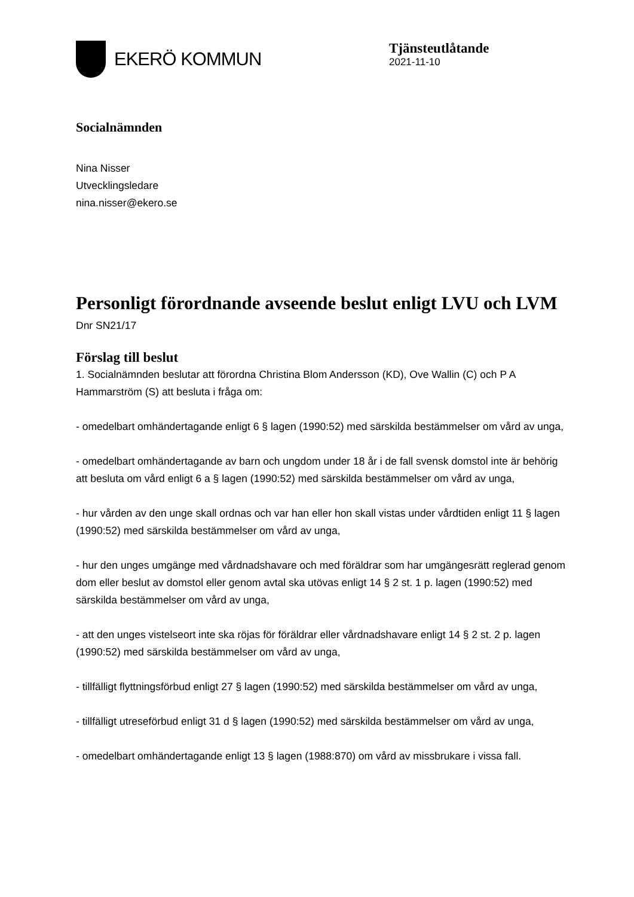EKERÖ KOMMUN
Tjänsteutlåtande
2021-11-10
Socialnämnden
Nina Nisser
Utvecklingsledare
nina.nisser@ekero.se
Personligt förordnande avseende beslut enligt LVU och LVM
Dnr SN21/17
Förslag till beslut
1. Socialnämnden beslutar att förordna Christina Blom Andersson (KD), Ove Wallin (C) och P A Hammarström (S) att besluta i fråga om:
- omedelbart omhändertagande enligt 6 § lagen (1990:52) med särskilda bestämmelser om vård av unga,
- omedelbart omhändertagande av barn och ungdom under 18 år i de fall svensk domstol inte är behörig att besluta om vård enligt 6 a § lagen (1990:52) med särskilda bestämmelser om vård av unga,
- hur vården av den unge skall ordnas och var han eller hon skall vistas under vårdtiden enligt 11 § lagen (1990:52) med särskilda bestämmelser om vård av unga,
- hur den unges umgänge med vårdnadshavare och med föräldrar som har umgängesrätt reglerad genom dom eller beslut av domstol eller genom avtal ska utövas enligt 14 § 2 st. 1 p. lagen (1990:52) med särskilda bestämmelser om vård av unga,
- att den unges vistelseort inte ska röjas för föräldrar eller vårdnadshavare enligt 14 § 2 st. 2 p. lagen (1990:52) med särskilda bestämmelser om vård av unga,
- tillfälligt flyttningsförbud enligt 27 § lagen (1990:52) med särskilda bestämmelser om vård av unga,
- tillfälligt utreseförbud enligt 31 d § lagen (1990:52) med särskilda bestämmelser om vård av unga,
- omedelbart omhändertagande enligt 13 § lagen (1988:870) om vård av missbrukare i vissa fall.